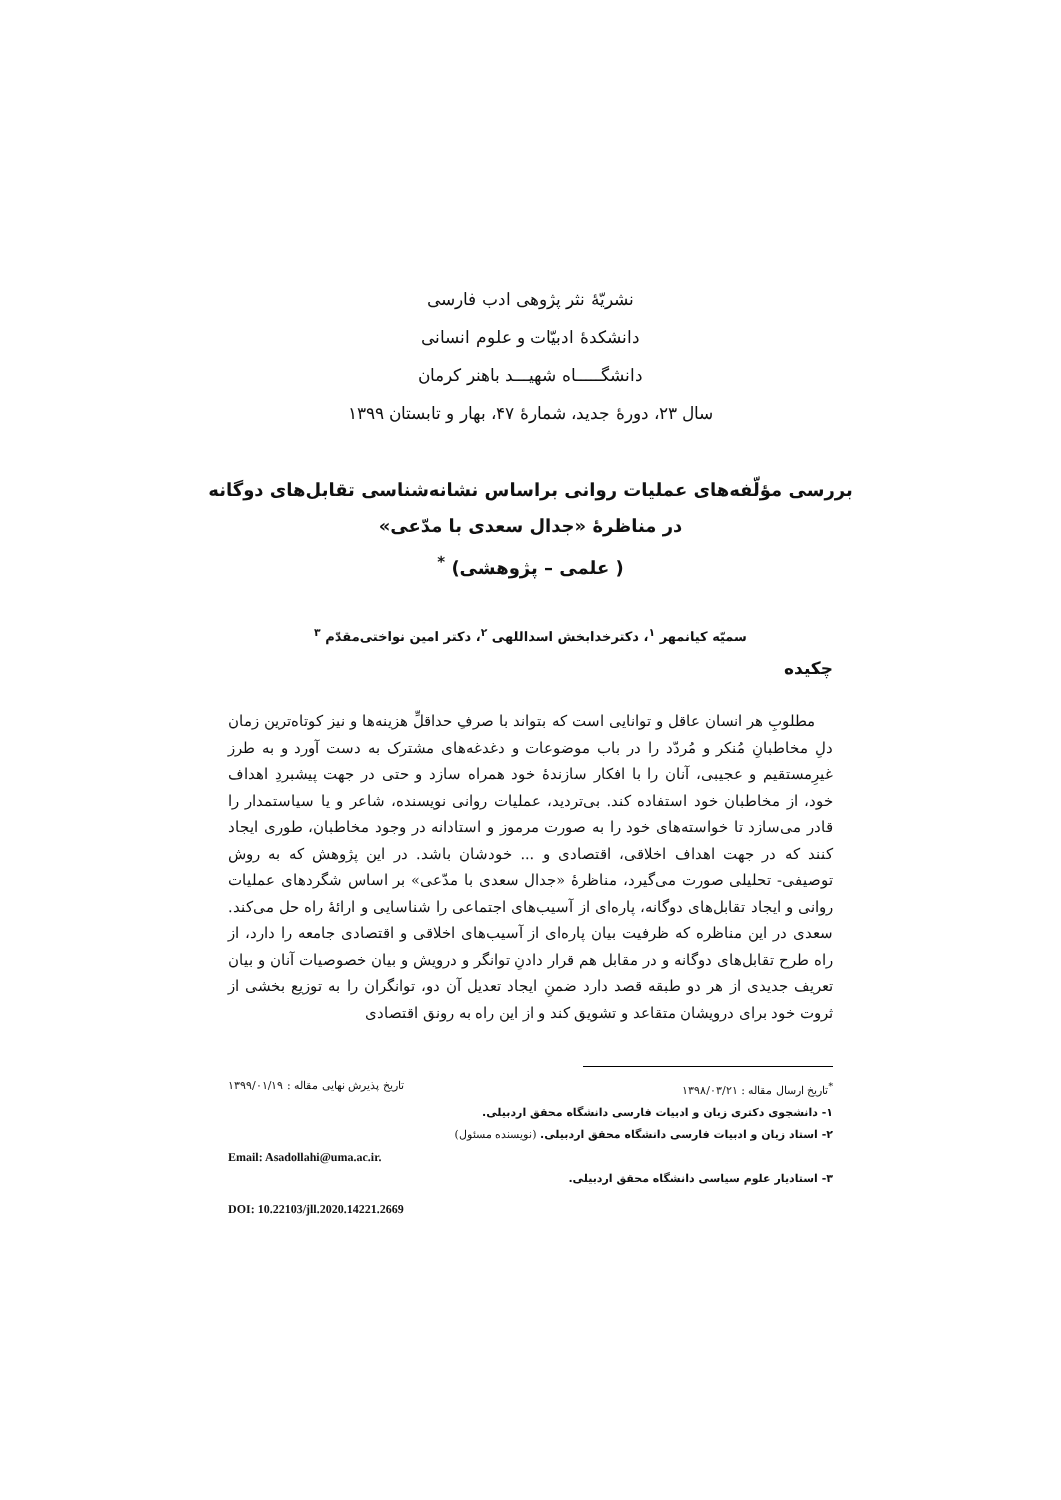نشریّهٔ نثر پژوهی ادب فارسی
دانشکدهٔ ادبیّات و علوم انسانی
دانشگـــــاه شهیـــد باهنر کرمان
سال ۲۳، دورهٔ جدید، شمارهٔ ۴۷، بهار و تابستان ۱۳۹۹
بررسی مؤلّفه‌های عملیات روانی براساس نشانه‌شناسی تقابل‌های دوگانه
در مناظرهٔ «جدال سعدی با مدّعی»
( علمی – پژوهشی) <sup>*</sup>
سمیّه کیانمهر <sup>۱</sup>، دکترخدابخش اسداللهی <sup>۲</sup>، دکتر امین نواختی‌مقدّم <sup>۳</sup>
چکیده
مطلوبِ هر انسان عاقل و توانایی است که بتواند با صرفِ حداقلِّ هزینه‌ها و نیز کوتاه‌ترین زمان دلِ مخاطبانِ مُنکر و مُردّد را در باب موضوعات و دغدغه‌های مشترک به دست آورد و به طرز غیرِمستقیم و عجیبی، آنان را با افکار سازندهٔ خود همراه سازد و حتی در جهت پیشبردِ اهداف خود، از مخاطبان خود استفاده کند. بی‌تردید، عملیات روانی نویسنده، شاعر و یا سیاستمدار را قادر می‌سازد تا خواسته‌های خود را به صورت مرموز و استادانه در وجود مخاطبان، طوری ایجاد کنند که در جهت اهداف اخلاقی، اقتصادی و ... خودشان باشد. در این پژوهش که به روش توصیفی- تحلیلی صورت می‌گیرد، مناظرهٔ «جدال سعدی با مدّعی» بر اساس شگردهای عملیات روانی و ایجاد تقابل‌های دوگانه، پاره‌ای از آسیب‌های اجتماعی را شناسایی و ارائهٔ راه حل می‌کند. سعدی در این مناظره که ظرفیت بیان پاره‌ای از آسیب‌های اخلاقی و اقتصادی جامعه را دارد، از راه طرح تقابل‌های دوگانه و در مقابل هم قرار دادنِ توانگر و درویش و بیان خصوصیات آنان و بیان تعریف جدیدی از هر دو طبقه قصد دارد ضمنِ ایجاد تعدیل آن دو، توانگران را به توزیع بخشی از ثروت خود برای درویشان متقاعد و تشویق کند و از این راه به رونق اقتصادی
<sup>*</sup> تاریخ ارسال مقاله : ۱۳۹۸/۰۳/۲۱ تاریخ پذیرش نهایی مقاله : ۱۳۹۹/۰۱/۱۹
۱- دانشجوی دکتری زبان و ادبیات فارسی دانشگاه محقق اردبیلی.
۲- استاد زبان و ادبیات فارسی دانشگاه محقق اردبیلی. (نویسنده مسئول)
Email: Asadollahi@uma.ac.ir.
۳- استادیار علوم سیاسی دانشگاه محقق اردبیلی.
DOI: 10.22103/jll.2020.14221.2669